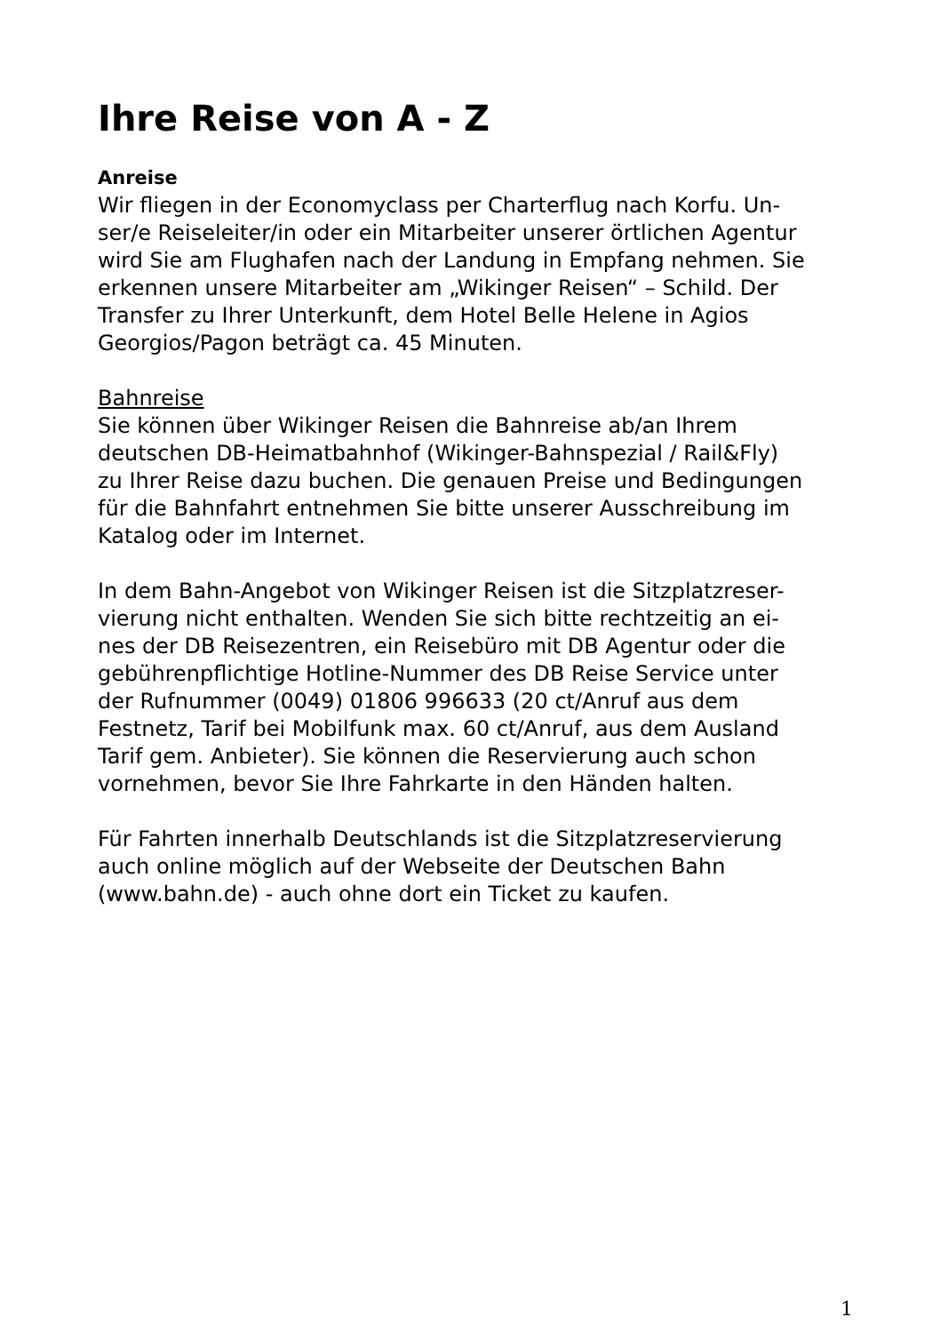Ihre Reise von A - Z
Anreise
Wir fliegen in der Economyclass per Charterflug nach Korfu. Un-
ser/e Reiseleiter/in oder ein Mitarbeiter unserer örtlichen Agentur
wird Sie am Flughafen nach der Landung in Empfang nehmen. Sie
erkennen unsere Mitarbeiter am „Wikinger Reisen“ – Schild. Der
Transfer zu Ihrer Unterkunft, dem Hotel Belle Helene in Agios
Georgios/Pagon beträgt ca. 45 Minuten.
Bahnreise
Sie können über Wikinger Reisen die Bahnreise ab/an Ihrem
deutschen DB-Heimatbahnhof (Wikinger-Bahnspezial / Rail&Fly)
zu Ihrer Reise dazu buchen. Die genauen Preise und Bedingungen
für die Bahnfahrt entnehmen Sie bitte unserer Ausschreibung im
Katalog oder im Internet.
In dem Bahn-Angebot von Wikinger Reisen ist die Sitzplatzreser-
vierung nicht enthalten. Wenden Sie sich bitte rechtzeitig an ei-
nes der DB Reisezentren, ein Reisebüro mit DB Agentur oder die
gebührenpflichtige Hotline-Nummer des DB Reise Service unter
der Rufnummer (0049) 01806 996633 (20 ct/Anruf aus dem
Festnetz, Tarif bei Mobilfunk max. 60 ct/Anruf, aus dem Ausland
Tarif gem. Anbieter). Sie können die Reservierung auch schon
vornehmen, bevor Sie Ihre Fahrkarte in den Händen halten.
Für Fahrten innerhalb Deutschlands ist die Sitzplatzreservierung
auch online möglich auf der Webseite der Deutschen Bahn
(www.bahn.de) - auch ohne dort ein Ticket zu kaufen.
1